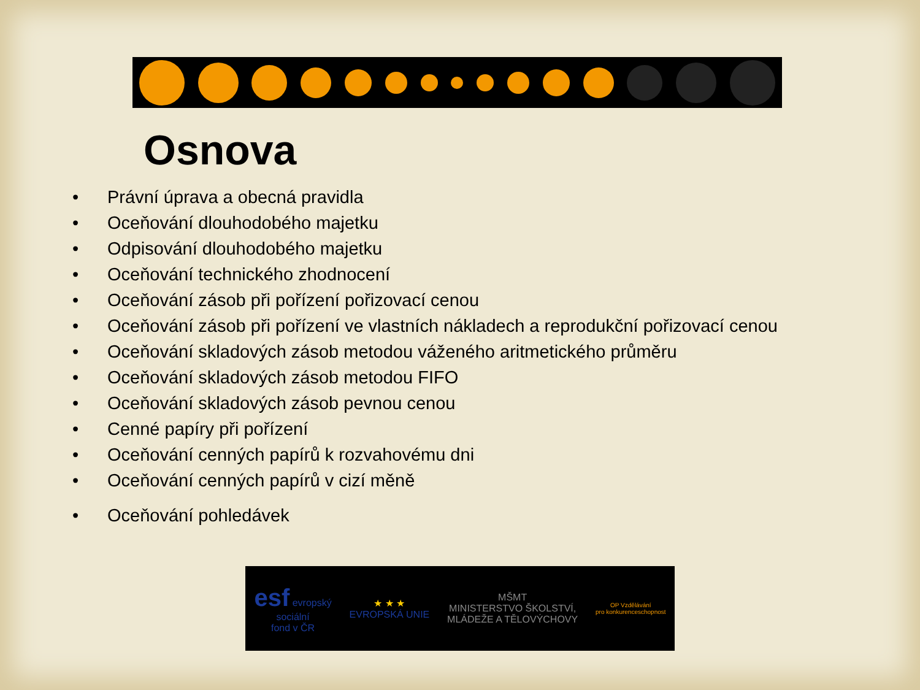Osnova
• Právní úprava a obecná pravidla
• Oceňování dlouhodobého majetku
• Odpisování dlouhodobého majetku
• Oceňování technického zhodnocení
• Oceňování zásob při pořízení pořizovací cenou
• Oceňování zásob při pořízení ve vlastních nákladech a reprodukční pořizovací cenou
• Oceňování skladových zásob metodou váženého aritmetického průměru
• Oceňování skladových zásob metodou FIFO
• Oceňování skladových zásob pevnou cenou
• Cenné papíry při pořízení
• Oceňování cenných papírů k rozvahovému dni
• Oceňování cenných papírů v cizí měně
• Oceňování pohledávek
esf evropský
sociální
fond v ČR
★ ★ ★
EVROPSKÁ UNIE
MŠMT
MINISTERSTVO ŠKOLSTVÍ,
MLÁDEŽE A TĚLOVÝCHOVY
OP Vzdělávání
pro konkurenceschopnost